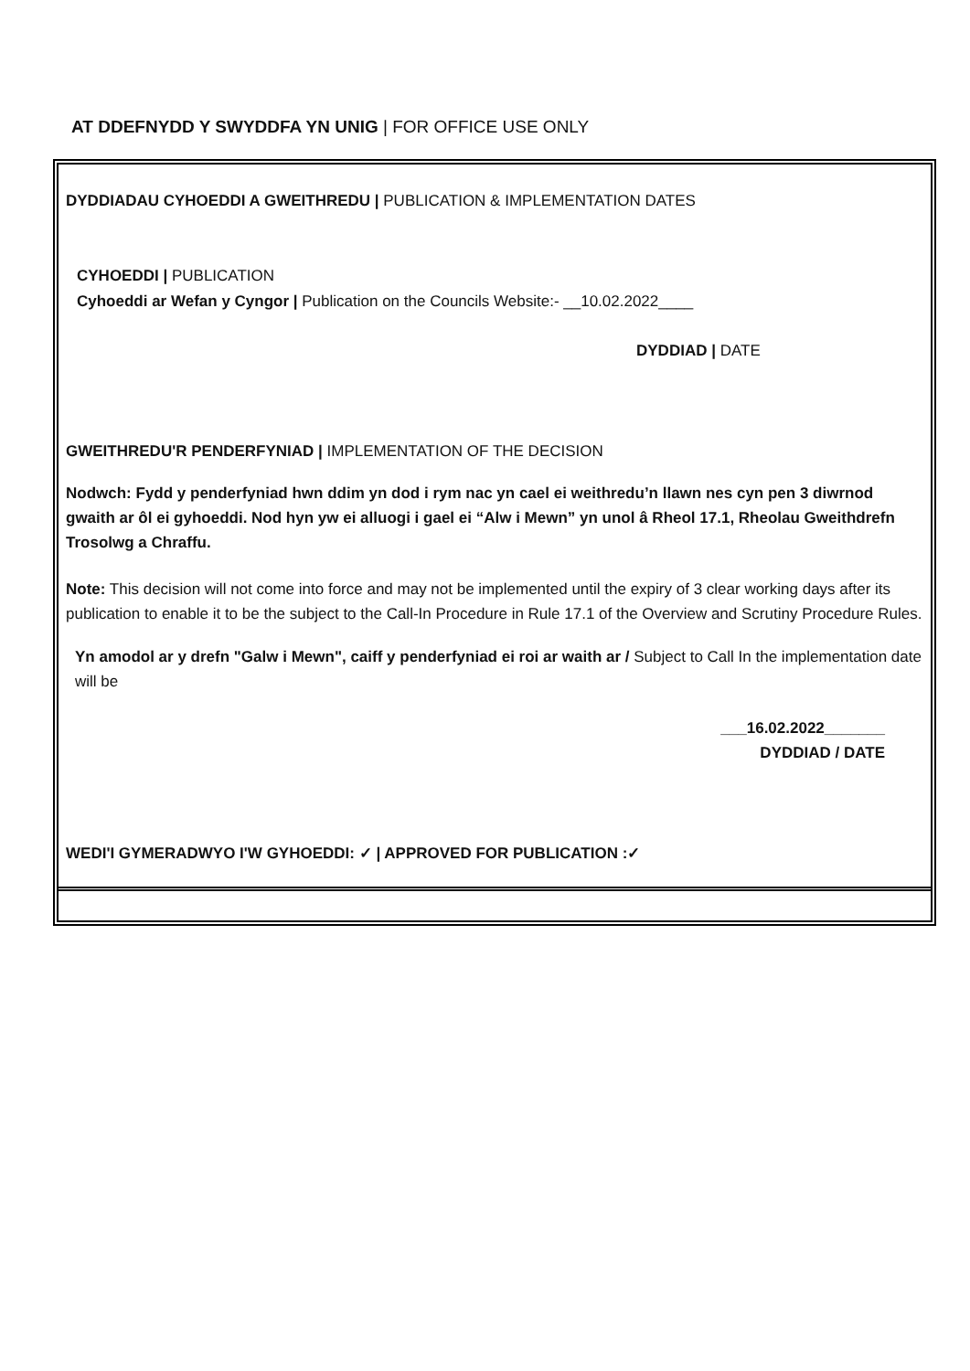AT DDEFNYDD Y SWYDDFA YN UNIG | FOR OFFICE USE ONLY
DYDDIADAU CYHOEDDI A GWEITHREDU | PUBLICATION & IMPLEMENTATION DATES
CYHOEDDI | PUBLICATION
Cyhoeddi ar Wefan y Cyngor | Publication on the Councils Website:- __10.02.2022____
DYDDIAD | DATE
GWEITHREDU'R PENDERFYNIAD | IMPLEMENTATION OF THE DECISION
Nodwch: Fydd y penderfyniad hwn ddim yn dod i rym nac yn cael ei weithredu’n llawn nes cyn pen 3 diwrnod gwaith ar ôl ei gyhoeddi. Nod hyn yw ei alluogi i gael ei “Alw i Mewn” yn unol â Rheol 17.1, Rheolau Gweithdrefn Trosolwg a Chraffu.
Note: This decision will not come into force and may not be implemented until the expiry of 3 clear working days after its publication to enable it to be the subject to the Call-In Procedure in Rule 17.1 of the Overview and Scrutiny Procedure Rules.
Yn amodol ar y drefn "Galw i Mewn", caiff y penderfyniad ei roi ar waith ar / Subject to Call In the implementation date will be
___16.02.2022_______
DYDDIAD / DATE
WEDI'I GYMERADWYO I'W GYHOEDDI: ✓ | APPROVED FOR PUBLICATION :✓